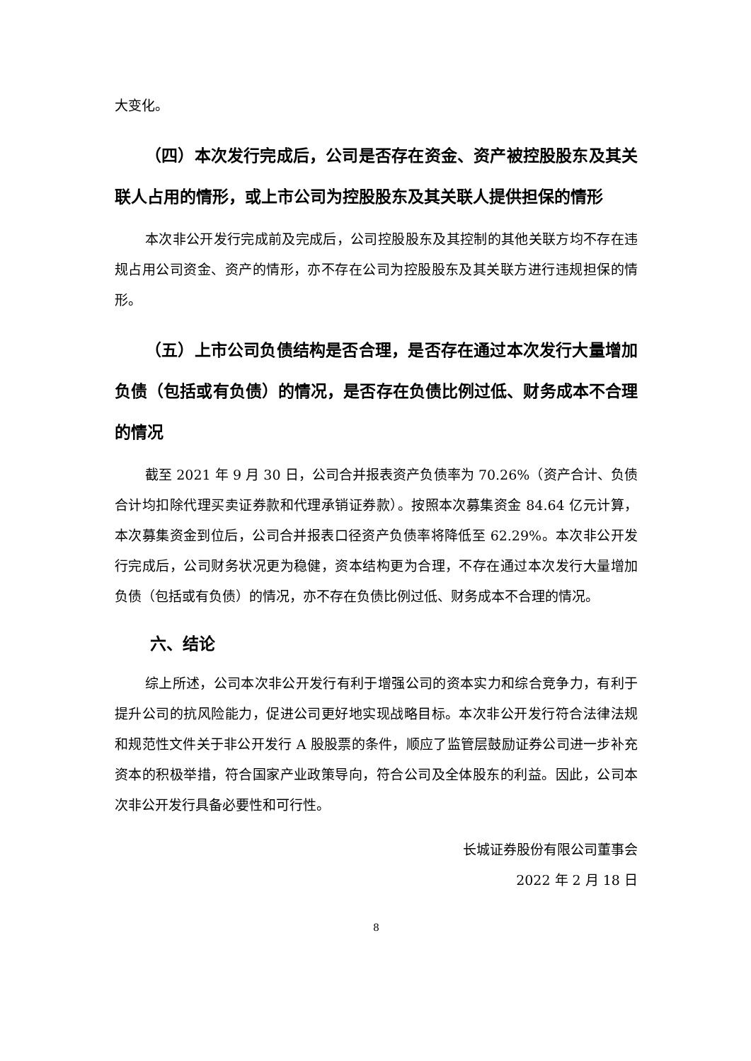大变化。
（四）本次发行完成后，公司是否存在资金、资产被控股股东及其关联人占用的情形，或上市公司为控股股东及其关联人提供担保的情形
本次非公开发行完成前及完成后，公司控股股东及其控制的其他关联方均不存在违规占用公司资金、资产的情形，亦不存在公司为控股股东及其关联方进行违规担保的情形。
（五）上市公司负债结构是否合理，是否存在通过本次发行大量增加负债（包括或有负债）的情况，是否存在负债比例过低、财务成本不合理的情况
截至 2021 年 9 月 30 日，公司合并报表资产负债率为 70.26%（资产合计、负债合计均扣除代理买卖证券款和代理承销证券款）。按照本次募集资金 84.64 亿元计算，本次募集资金到位后，公司合并报表口径资产负债率将降低至 62.29%。本次非公开发行完成后，公司财务状况更为稳健，资本结构更为合理，不存在通过本次发行大量增加负债（包括或有负债）的情况，亦不存在负债比例过低、财务成本不合理的情况。
六、结论
综上所述，公司本次非公开发行有利于增强公司的资本实力和综合竞争力，有利于提升公司的抗风险能力，促进公司更好地实现战略目标。本次非公开发行符合法律法规和规范性文件关于非公开发行 A 股股票的条件，顺应了监管层鼓励证券公司进一步补充资本的积极举措，符合国家产业政策导向，符合公司及全体股东的利益。因此，公司本次非公开发行具备必要性和可行性。
长城证券股份有限公司董事会
2022 年 2 月 18 日
8